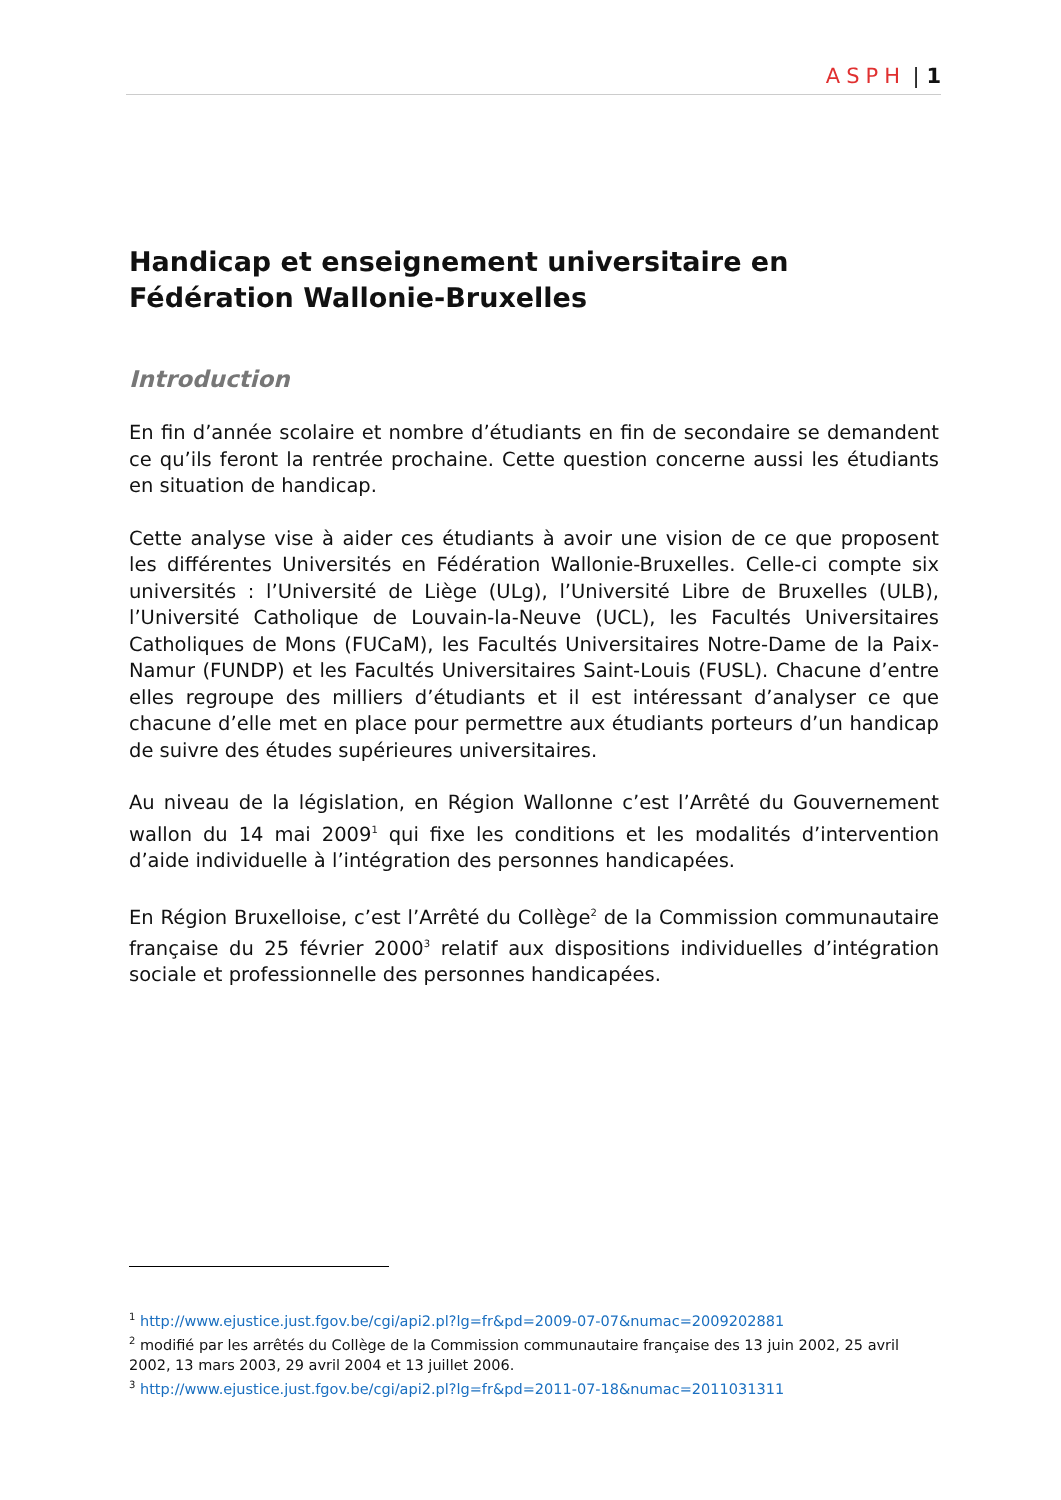ASPH | 1
Handicap et enseignement universitaire en Fédération Wallonie-Bruxelles
Introduction
En fin d’année scolaire et nombre d’étudiants en fin de secondaire se demandent ce qu’ils feront la rentrée prochaine. Cette question concerne aussi les étudiants en situation de handicap.
Cette analyse vise à aider ces étudiants à avoir une vision de ce que proposent les différentes Universités en Fédération Wallonie-Bruxelles. Celle-ci compte six universités : l’Université de Liège (ULg), l’Université Libre de Bruxelles (ULB), l’Université Catholique de Louvain-la-Neuve (UCL), les Facultés Universitaires Catholiques de Mons (FUCaM), les Facultés Universitaires Notre-Dame de la Paix-Namur (FUNDP) et les Facultés Universitaires Saint-Louis (FUSL). Chacune d’entre elles regroupe des milliers d’étudiants et il est intéressant d’analyser ce que chacune d’elle met en place pour permettre aux étudiants porteurs d’un handicap de suivre des études supérieures universitaires.
Au niveau de la législation, en Région Wallonne c’est l’Arrêté du Gouvernement wallon du 14 mai 2009<sup>1</sup> qui fixe les conditions et les modalités d’intervention d’aide individuelle à l’intégration des personnes handicapées.
En Région Bruxelloise, c’est l’Arrêté du Collège<sup>2</sup> de la Commission communautaire française du 25 février 2000<sup>3</sup> relatif aux dispositions individuelles d’intégration sociale et professionnelle des personnes handicapées.
<sup>1</sup> http://www.ejustice.just.fgov.be/cgi/api2.pl?lg=fr&pd=2009-07-07&numac=2009202881
<sup>2</sup> modifié par les arrêtés du Collège de la Commission communautaire française des 13 juin 2002, 25 avril 2002, 13 mars 2003, 29 avril 2004 et 13 juillet 2006.
<sup>3</sup> http://www.ejustice.just.fgov.be/cgi/api2.pl?lg=fr&pd=2011-07-18&numac=2011031311